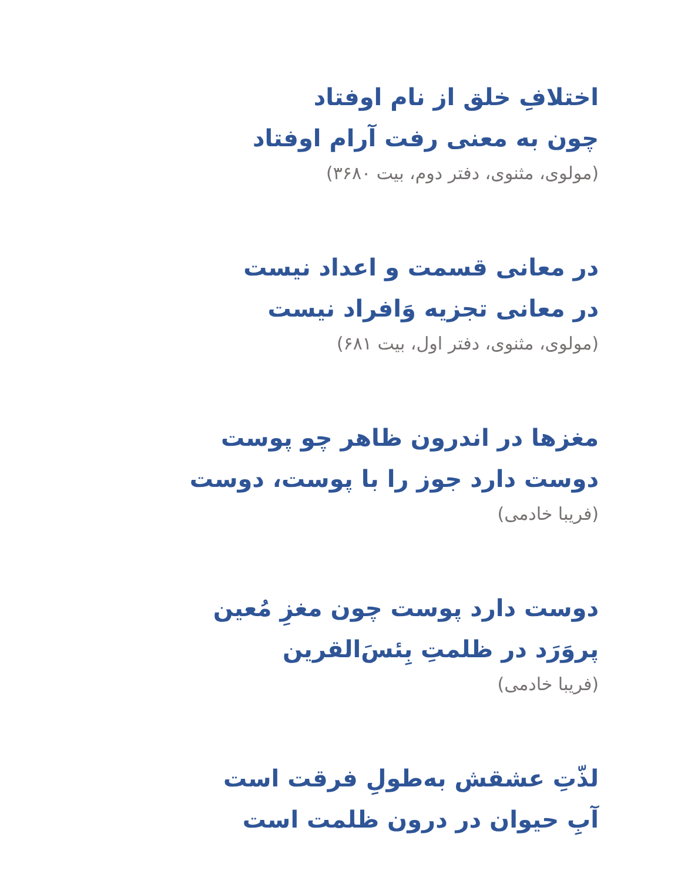اختلافِ خلق از نام اوفتاد
چون به معنی رفت آرام اوفتاد
(مولوی، مثنوی، دفتر دوم، بیت ۳۶۸۰)
در معانی قسمت و اعداد نیست
در معانی تجزیه وَافراد نیست
(مولوی، مثنوی، دفتر اول، بیت ۶۸۱)
مغزها در اندرون ظاهر چو پوست
دوست دارد جوز را با پوست، دوست
(فریبا خادمی)
دوست دارد پوست چون مغزِ مُعین
پروَرَد در ظلمتِ بِئسَ‌القرین
(فریبا خادمی)
لذّتِ عشقش به‌طولِ فرقت است
آبِ حیوان در درون ظلمت است